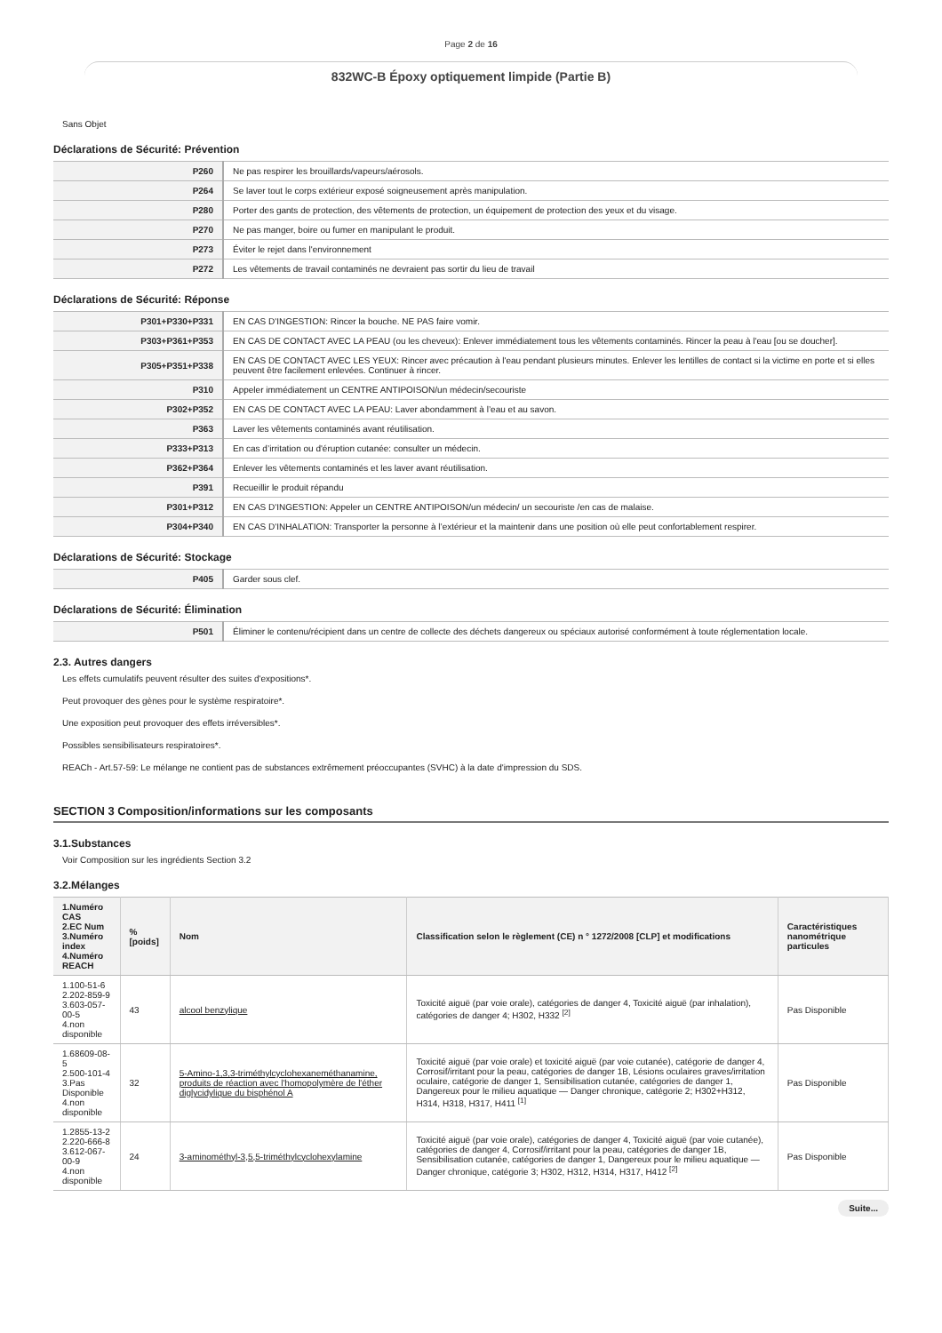Page 2 de 16
832WC-B Époxy optiquement limpide (Partie B)
Sans Objet
Déclarations de Sécurité: Prévention
| P260 | Ne pas respirer les brouillards/vapeurs/aérosols. |
| P264 | Se laver tout le corps extérieur exposé soigneusement après manipulation. |
| P280 | Porter des gants de protection, des vêtements de protection, un équipement de protection des yeux et du visage. |
| P270 | Ne pas manger, boire ou fumer en manipulant le produit. |
| P273 | Éviter le rejet dans l'environnement |
| P272 | Les vêtements de travail contaminés ne devraient pas sortir du lieu de travail |
Déclarations de Sécurité: Réponse
| P301+P330+P331 | EN CAS D'INGESTION: Rincer la bouche. NE PAS faire vomir. |
| P303+P361+P353 | EN CAS DE CONTACT AVEC LA PEAU (ou les cheveux): Enlever immédiatement tous les vêtements contaminés. Rincer la peau à l'eau [ou se doucher]. |
| P305+P351+P338 | EN CAS DE CONTACT AVEC LES YEUX: Rincer avec précaution à l'eau pendant plusieurs minutes. Enlever les lentilles de contact si la victime en porte et si elles peuvent être facilement enlevées. Continuer à rincer. |
| P310 | Appeler immédiatement un CENTRE ANTIPOISON/un médecin/secouriste |
| P302+P352 | EN CAS DE CONTACT AVEC LA PEAU: Laver abondamment à l’eau et au savon. |
| P363 | Laver les vêtements contaminés avant réutilisation. |
| P333+P313 | En cas d’irritation ou d'éruption cutanée: consulter un médecin. |
| P362+P364 | Enlever les vêtements contaminés et les laver avant réutilisation. |
| P391 | Recueillir le produit répandu |
| P301+P312 | EN CAS D'INGESTION: Appeler un CENTRE ANTIPOISON/un médecin/ un secouriste /en cas de malaise. |
| P304+P340 | EN CAS D'INHALATION: Transporter la personne à l’extérieur et la maintenir dans une position où elle peut confortablement respirer. |
Déclarations de Sécurité: Stockage
| P405 | Garder sous clef. |
Déclarations de Sécurité: Élimination
| P501 | Éliminer le contenu/récipient dans un centre de collecte des déchets dangereux ou spéciaux autorisé conformément à toute réglementation locale. |
2.3. Autres dangers
Les effets cumulatifs peuvent résulter des suites d'expositions*.
Peut provoquer des gènes pour le système respiratoire*.
Une exposition peut provoquer des effets irréversibles*.
Possibles sensibilisateurs respiratoires*.
REACh - Art.57-59: Le mélange ne contient pas de substances extrêmement préoccupantes (SVHC) à la date d'impression du SDS.
SECTION 3 Composition/informations sur les composants
3.1.Substances
Voir Composition sur les ingrédients Section 3.2
3.2.Mélanges
| 1.Numéro CAS 2.EC Num 3.Numéro index 4.Numéro REACH | %[poids] | Nom | Classification selon le règlement (CE) n ° 1272/2008 [CLP] et modifications | Caractéristiques nanométrique particules |
| --- | --- | --- | --- | --- |
| 1.100-51-6 2.202-859-9 3.603-057-00-5 4.non disponible | 43 | alcool benzylique | Toxicité aiguë (par voie orale), catégories de danger 4, Toxicité aiguë (par inhalation), catégories de danger 4; H302, H332 <sup>[2]</sup> | Pas Disponible |
| 1.68609-08-5 2.500-101-4 3.Pas Disponible 4.non disponible | 32 | 5-Amino-1,3,3-triméthylcyclohexaneméthanamine, produits de réaction avec l'homopolymère de l'éther diglycidylique du bisphénol A | Toxicité aiguë (par voie orale) et toxicité aiguë (par voie cutanée), catégorie de danger 4, Corrosif/irritant pour la peau, catégories de danger 1B, Lésions oculaires graves/irritation oculaire, catégorie de danger 1, Sensibilisation cutanée, catégories de danger 1, Dangereux pour le milieu aquatique — Danger chronique, catégorie 2; H302+H312, H314, H318, H317, H411 <sup>[1]</sup> | Pas Disponible |
| 1.2855-13-2 2.220-666-8 3.612-067-00-9 4.non disponible | 24 | 3-aminométhyl-3,5,5-triméthylcyclohexylamine | Toxicité aiguë (par voie orale), catégories de danger 4, Toxicité aiguë (par voie cutanée), catégories de danger 4, Corrosif/irritant pour la peau, catégories de danger 1B, Sensibilisation cutanée, catégories de danger 1, Dangereux pour le milieu aquatique — Danger chronique, catégorie 3; H302, H312, H314, H317, H412 <sup>[2]</sup> | Pas Disponible |
Suite...